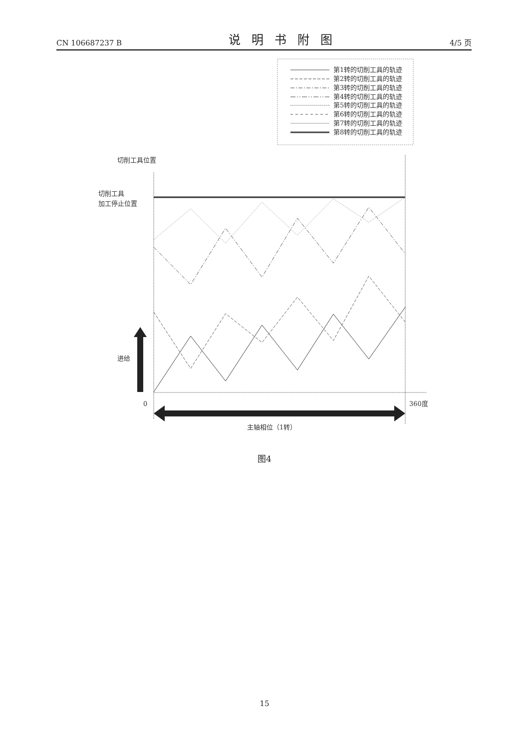CN 106687237 B
说明书附图
4/5 页
第1转的切削工具的轨迹
第2转的切削工具的轨迹
第3转的切削工具的轨迹
第4转的切削工具的轨迹
第5转的切削工具的轨迹
第6转的切削工具的轨迹
第7转的切削工具的轨迹
第8转的切削工具的轨迹
切削工具位置
切削工具
加工停止位置
进给
0
360度
主轴相位（1转）
图4
15